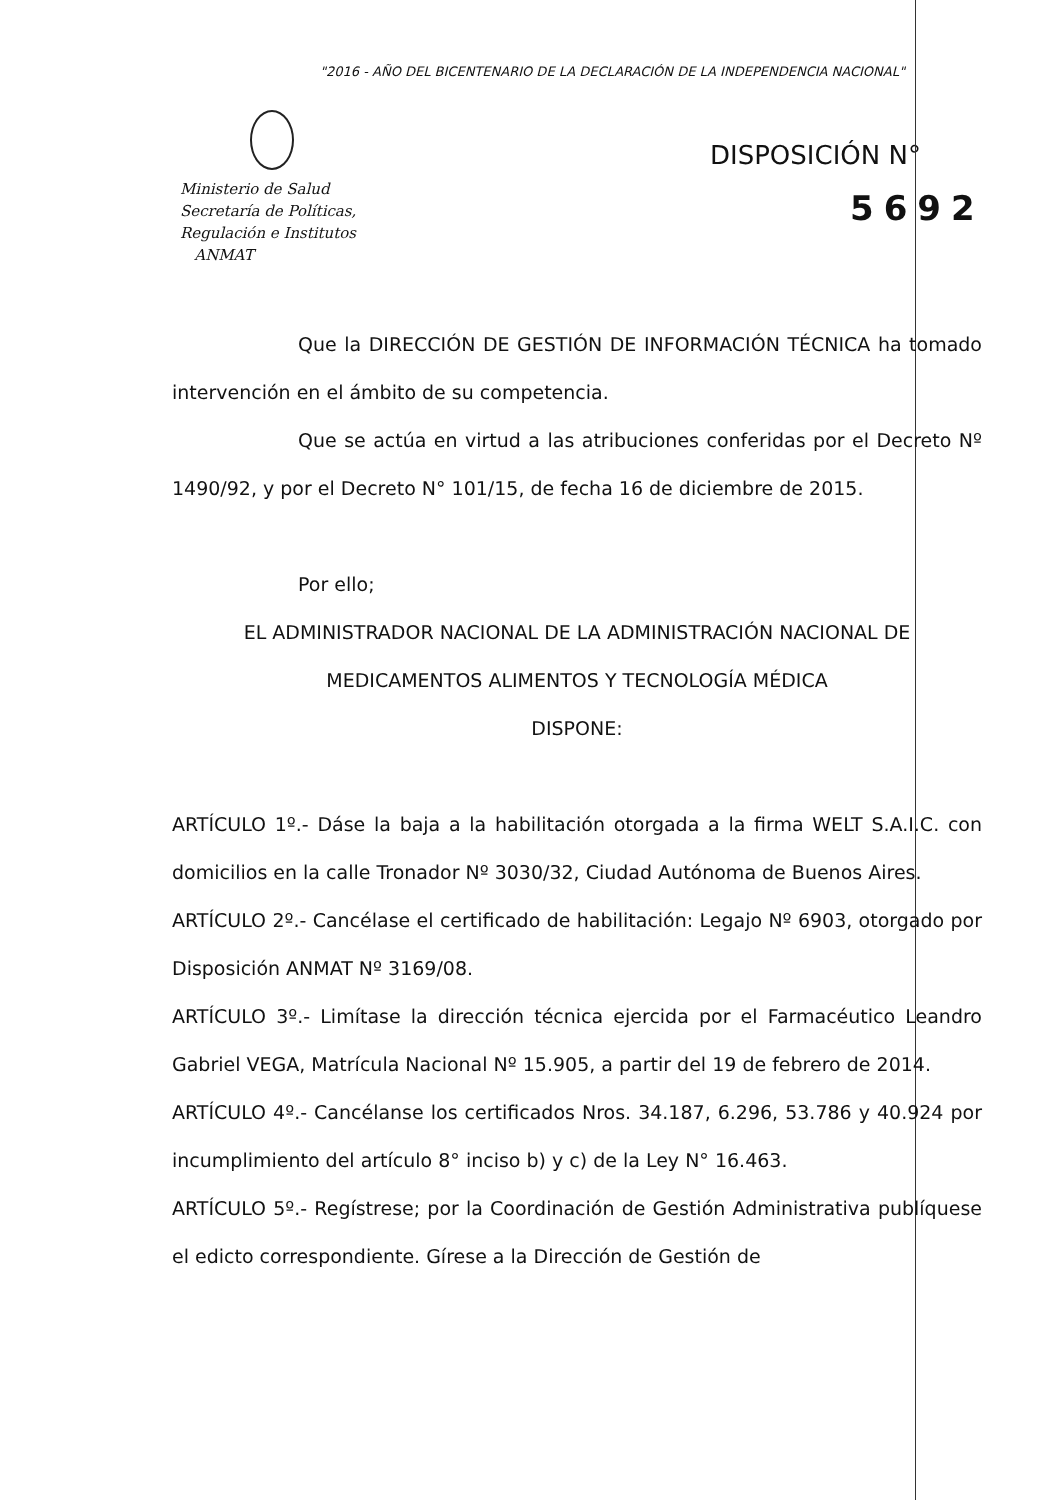"2016 - AÑO DEL BICENTENARIO DE LA DECLARACIÓN DE LA INDEPENDENCIA NACIONAL"
Ministerio de Salud
Secretaría de Políticas,
Regulación e Institutos
ANMAT
DISPOSICIÓN N°
5692
Que la DIRECCIÓN DE GESTIÓN DE INFORMACIÓN TÉCNICA ha tomado intervención en el ámbito de su competencia.
Que se actúa en virtud a las atribuciones conferidas por el Decreto Nº 1490/92, y por el Decreto N° 101/15, de fecha 16 de diciembre de 2015.
Por ello;
EL ADMINISTRADOR NACIONAL DE LA ADMINISTRACIÓN NACIONAL DE
MEDICAMENTOS ALIMENTOS Y TECNOLOGÍA MÉDICA
DISPONE:
ARTÍCULO 1º.- Dáse la baja a la habilitación otorgada a la firma WELT S.A.I.C. con domicilios en la calle Tronador Nº 3030/32, Ciudad Autónoma de Buenos Aires.
ARTÍCULO 2º.- Cancélase el certificado de habilitación: Legajo Nº 6903, otorgado por Disposición ANMAT Nº 3169/08.
ARTÍCULO 3º.- Limítase la dirección técnica ejercida por el Farmacéutico Leandro Gabriel VEGA, Matrícula Nacional Nº 15.905, a partir del 19 de febrero de 2014.
ARTÍCULO 4º.- Cancélanse los certificados Nros. 34.187, 6.296, 53.786 y 40.924 por incumplimiento del artículo 8° inciso b) y c) de la Ley N° 16.463.
ARTÍCULO 5º.- Regístrese; por la Coordinación de Gestión Administrativa publíquese el edicto correspondiente. Gírese a la Dirección de Gestión de